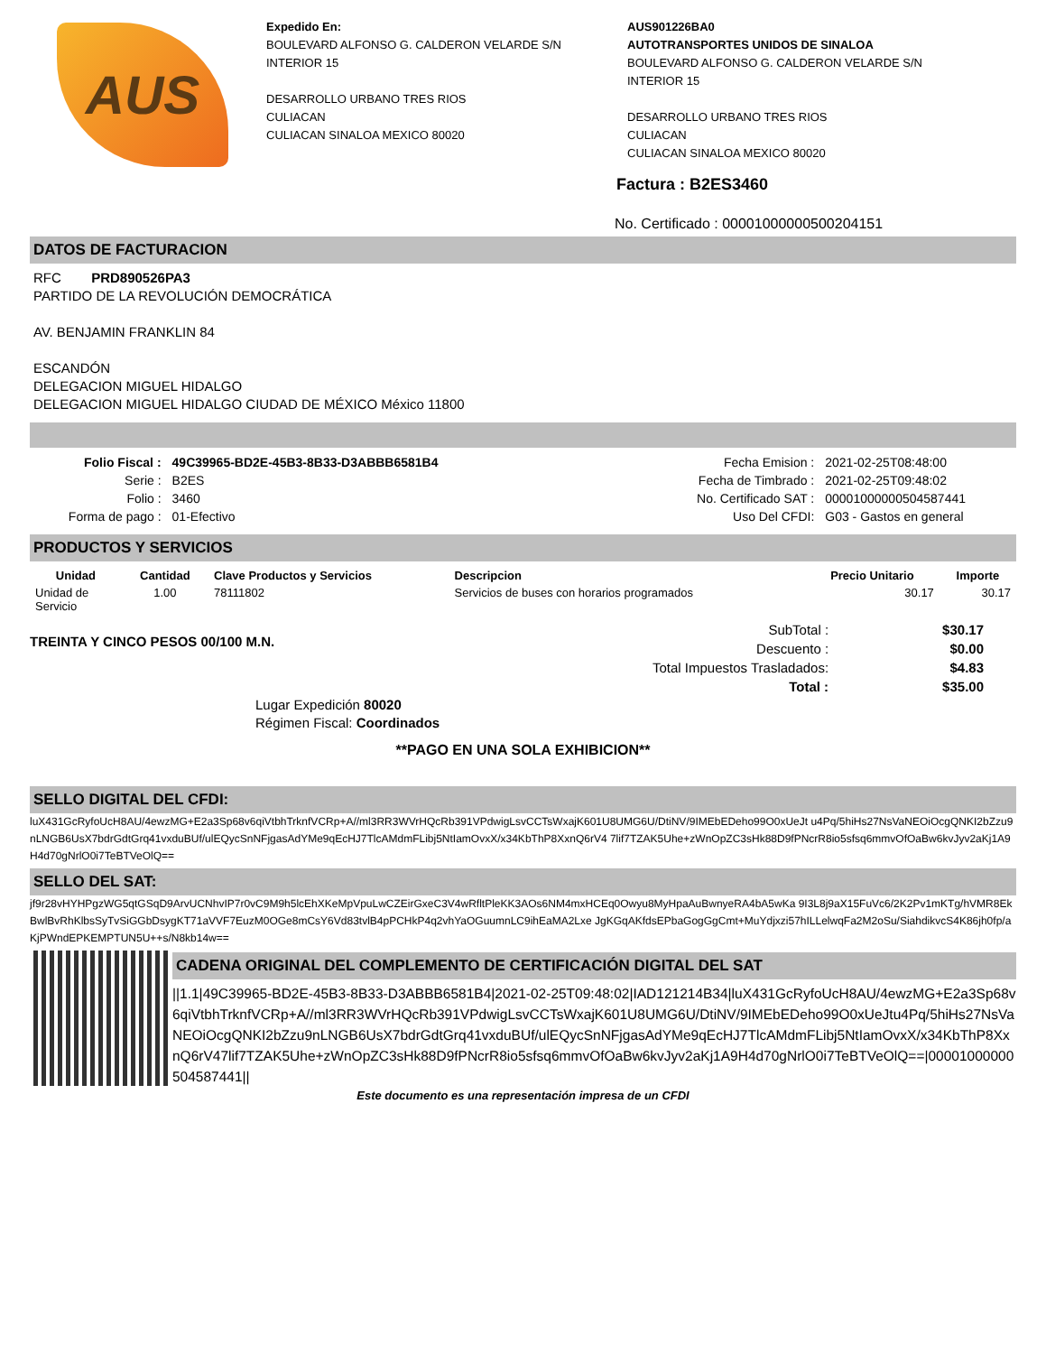AUS
Expedido En:
BOULEVARD ALFONSO G. CALDERON VELARDE S/N
INTERIOR 15
DESARROLLO URBANO TRES RIOS
CULIACAN
CULIACAN SINALOA MEXICO 80020
AUS901226BA0
AUTOTRANSPORTES UNIDOS DE SINALOA
BOULEVARD ALFONSO G. CALDERON VELARDE S/N
INTERIOR 15
DESARROLLO URBANO TRES RIOS
CULIACAN
CULIACAN SINALOA MEXICO 80020
Factura : B2ES3460
No. Certificado : 00001000000500204151
DATOS DE FACTURACION
RFC PRD890526PA3
PARTIDO DE LA REVOLUCIÓN DEMOCRÁTICA
AV. BENJAMIN FRANKLIN 84
ESCANDÓN
DELEGACION MIGUEL HIDALGO
DELEGACION MIGUEL HIDALGO CIUDAD DE MÉXICO México 11800
| Folio Fiscal : | 49C39965-BD2E-45B3-8B33-D3ABBB6581B4 |
| Serie : | B2ES |
| Folio : | 3460 |
| Forma de pago : | 01-Efectivo |
| Fecha Emision : | 2021-02-25T08:48:00 |
| Fecha de Timbrado : | 2021-02-25T09:48:02 |
| No. Certificado SAT : | 00001000000504587441 |
| Uso Del CFDI: | G03 - Gastos en general |
PRODUCTOS Y SERVICIOS
| Unidad | Cantidad | Clave Productos y Servicios | Descripcion | Precio Unitario | Importe |
| --- | --- | --- | --- | --- | --- |
| Unidad de Servicio | 1.00 | 78111802 | Servicios de buses con horarios programados | 30.17 | 30.17 |
TREINTA Y CINCO PESOS 00/100 M.N.
| SubTotal : | $30.17 |
| Descuento : | $0.00 |
| Total Impuestos Trasladados: | $4.83 |
| Total : | $35.00 |
Lugar Expedición 80020
Régimen Fiscal: Coordinados
**PAGO EN UNA SOLA EXHIBICION**
SELLO DIGITAL DEL CFDI:
luX431GcRyfoUcH8AU/4ewzMG+E2a3Sp68v6qiVtbhTrknfVCRp+A//ml3RR3WVrHQcRb391VPdwigLsvCCTsWxajK601U8UMG6U/DtiNV/9IMEbEDeho99O0xUeJt u4Pq/5hiHs27NsVaNEOiOcgQNKI2bZzu9nLNGB6UsX7bdrGdtGrq41vxduBUf/ulEQycSnNFjgasAdYMe9qEcHJ7TlcAMdmFLibj5NtIamOvxX/x34KbThP8XxnQ6rV4 7lif7TZAK5Uhe+zWnOpZC3sHk88D9fPNcrR8io5sfsq6mmvOfOaBw6kvJyv2aKj1A9H4d70gNrlO0i7TeBTVeOlQ==
SELLO DEL SAT:
jf9r28vHYHPgzWG5qtGSqD9ArvUCNhvIP7r0vC9M9h5lcEhXKeMpVpuLwCZEirGxeC3V4wRfltPleKK3AOs6NM4mxHCEq0Owyu8MyHpaAuBwnyeRA4bA5wKa 9I3L8j9aX15FuVc6/2K2Pv1mKTg/hVMR8EkBwlBvRhKlbsSyTvSiGGbDsygKT71aVVF7EuzM0OGe8mCsY6Vd83tvlB4pPCHkP4q2vhYaOGuumnLC9ihEaMA2Lxe JgKGqAKfdsEPbaGogGgCmt+MuYdjxzi57hILLelwqFa2M2oSu/SiahdikvcS4K86jh0fp/aKjPWndEPKEMPTUN5U++s/N8kb14w==
CADENA ORIGINAL DEL COMPLEMENTO DE CERTIFICACIÓN DIGITAL DEL SAT
||1.1|49C39965-BD2E-45B3-8B33-D3ABBB6581B4|2021-02-25T09:48:02|IAD121214B34|luX431GcRyfoUcH8AU/4ewzMG+E2a3Sp68v6qiVtbhTrknfVCRp+A//ml3RR3WVrHQcRb391VPdwigLsvCCTsWxajK601U8UMG6U/DtiNV/9IMEbEDeho99O0xUeJtu4Pq/5hiHs27NsVaNEOiOcgQNKI2bZzu9nLNGB6UsX7bdrGdtGrq41vxduBUf/ulEQycSnNFjgasAdYMe9qEcHJ7TlcAMdmFLibj5NtIamOvxX/x34KbThP8XxnQ6rV47lif7TZAK5Uhe+zWnOpZC3sHk88D9fPNcrR8io5sfsq6mmvOfOaBw6kvJyv2aKj1A9H4d70gNrlO0i7TeBTVeOlQ==|00001000000504587441||
Este documento es una representación impresa de un CFDI